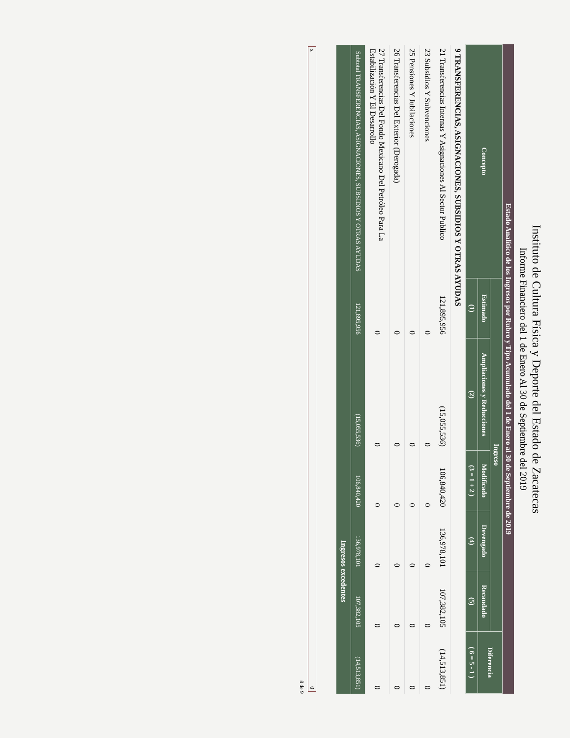Instituto de Cultura Física y Deporte del Estado de Zacatecas
Informe Financiero del 1 de Enero Al 30 de Septiembre del 2019
Estado Analítico de los Ingresos por Rubro y Tipo Acumulado del 1 de Enero al 30 de Septiembre de 2019
| Concepto | Ingreso | | | | | Diferencia |
| --- | --- | --- | --- | --- | --- | --- |
| | Estimado | Ampliaciones y Reducciones | Modificado | Devengado | Recaudado | |
| | (1) | (2) | (3 = 1 + 2 ) | (4) | (5) | ( 6 = 5 - 1 ) |
| 9 TRANSFERENCIAS, ASIGNACIONES, SUBSIDIOS Y OTRAS AYUDAS | | | | | | |
| 21 Transferencias Internas Y Asignaciones Al Sector Publico | 121,895,956 | (15,055,536) | 106,840,420 | 136,978,101 | 107,382,105 | (14,513,851) |
| 23 Subsidios Y Subvenciones | 0 | 0 | 0 | 0 | 0 | 0 |
| 25 Pensiones Y Jubilaciones | 0 | 0 | 0 | 0 | 0 | 0 |
| 26 Transferencias Del Exterior (Derogada) | 0 | 0 | 0 | 0 | 0 | 0 |
| 27 Transferencias Del Fondo Mexicano Del Petróleo Para La Estabilización Y El Desarrollo | 0 | 0 | 0 | 0 | 0 | 0 |
| Subtotal TRANSFERENCIAS, ASIGNACIONES, SUBSIDIOS Y OTRAS AYUDAS | 121,895,956 | (15,055,536) | 106,840,420 | 136,978,101 | 107,382,105 | (14,513,851) |
| | | | | Ingresos excedentes | | |
x 0
8 de 9